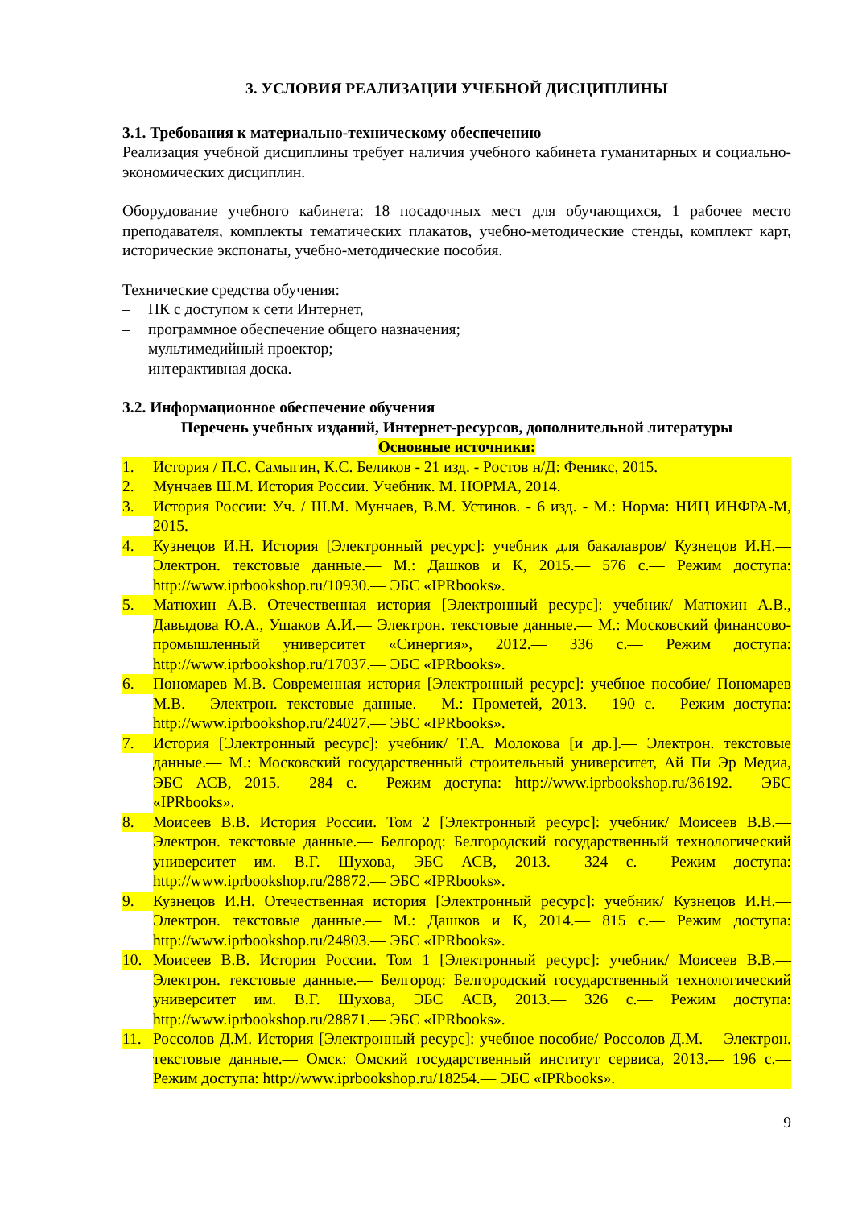3. УСЛОВИЯ РЕАЛИЗАЦИИ УЧЕБНОЙ ДИСЦИПЛИНЫ
3.1. Требования к материально-техническому обеспечению
Реализация учебной дисциплины требует наличия учебного кабинета гуманитарных и социально-экономических дисциплин.
Оборудование учебного кабинета: 18 посадочных мест для обучающихся, 1 рабочее место преподавателя, комплекты тематических плакатов, учебно-методические стенды, комплект карт, исторические экспонаты, учебно-методические пособия.
Технические средства обучения:
– ПК с доступом к сети Интернет,
– программное обеспечение общего назначения;
– мультимедийный проектор;
– интерактивная доска.
3.2. Информационное обеспечение обучения
Перечень учебных изданий, Интернет-ресурсов, дополнительной литературы
Основные источники:
1. История / П.С. Самыгин, К.С. Беликов - 21 изд. - Ростов н/Д: Феникс, 2015.
2. Мунчаев Ш.М. История России. Учебник. М. НОРМА, 2014.
3. История России: Уч. / Ш.М. Мунчаев, В.М. Устинов. - 6 изд. - М.: Норма: НИЦ ИНФРА-М, 2015.
4. Кузнецов И.Н. История [Электронный ресурс]: учебник для бакалавров/ Кузнецов И.Н.— Электрон. текстовые данные.— М.: Дашков и К, 2015.— 576 c.— Режим доступа: http://www.iprbookshop.ru/10930.— ЭБС «IPRbooks».
5. Матюхин А.В. Отечественная история [Электронный ресурс]: учебник/ Матюхин А.В., Давыдова Ю.А., Ушаков А.И.— Электрон. текстовые данные.— М.: Московский финансово-промышленный университет «Синергия», 2012.— 336 c.— Режим доступа: http://www.iprbookshop.ru/17037.— ЭБС «IPRbooks».
6. Пономарев М.В. Современная история [Электронный ресурс]: учебное пособие/ Пономарев М.В.— Электрон. текстовые данные.— М.: Прометей, 2013.— 190 c.— Режим доступа: http://www.iprbookshop.ru/24027.— ЭБС «IPRbooks».
7. История [Электронный ресурс]: учебник/ Т.А. Молокова [и др.].— Электрон. текстовые данные.— М.: Московский государственный строительный университет, Ай Пи Эр Медиа, ЭБС АСВ, 2015.— 284 c.— Режим доступа: http://www.iprbookshop.ru/36192.— ЭБС «IPRbooks».
8. Моисеев В.В. История России. Том 2 [Электронный ресурс]: учебник/ Моисеев В.В.— Электрон. текстовые данные.— Белгород: Белгородский государственный технологический университет им. В.Г. Шухова, ЭБС АСВ, 2013.— 324 c.— Режим доступа: http://www.iprbookshop.ru/28872.— ЭБС «IPRbooks».
9. Кузнецов И.Н. Отечественная история [Электронный ресурс]: учебник/ Кузнецов И.Н.— Электрон. текстовые данные.— М.: Дашков и К, 2014.— 815 c.— Режим доступа: http://www.iprbookshop.ru/24803.— ЭБС «IPRbooks».
10. Моисеев В.В. История России. Том 1 [Электронный ресурс]: учебник/ Моисеев В.В.— Электрон. текстовые данные.— Белгород: Белгородский государственный технологический университет им. В.Г. Шухова, ЭБС АСВ, 2013.— 326 c.— Режим доступа: http://www.iprbookshop.ru/28871.— ЭБС «IPRbooks».
11. Россолов Д.М. История [Электронный ресурс]: учебное пособие/ Россолов Д.М.— Электрон. текстовые данные.— Омск: Омский государственный институт сервиса, 2013.— 196 c.— Режим доступа: http://www.iprbookshop.ru/18254.— ЭБС «IPRbooks».
9